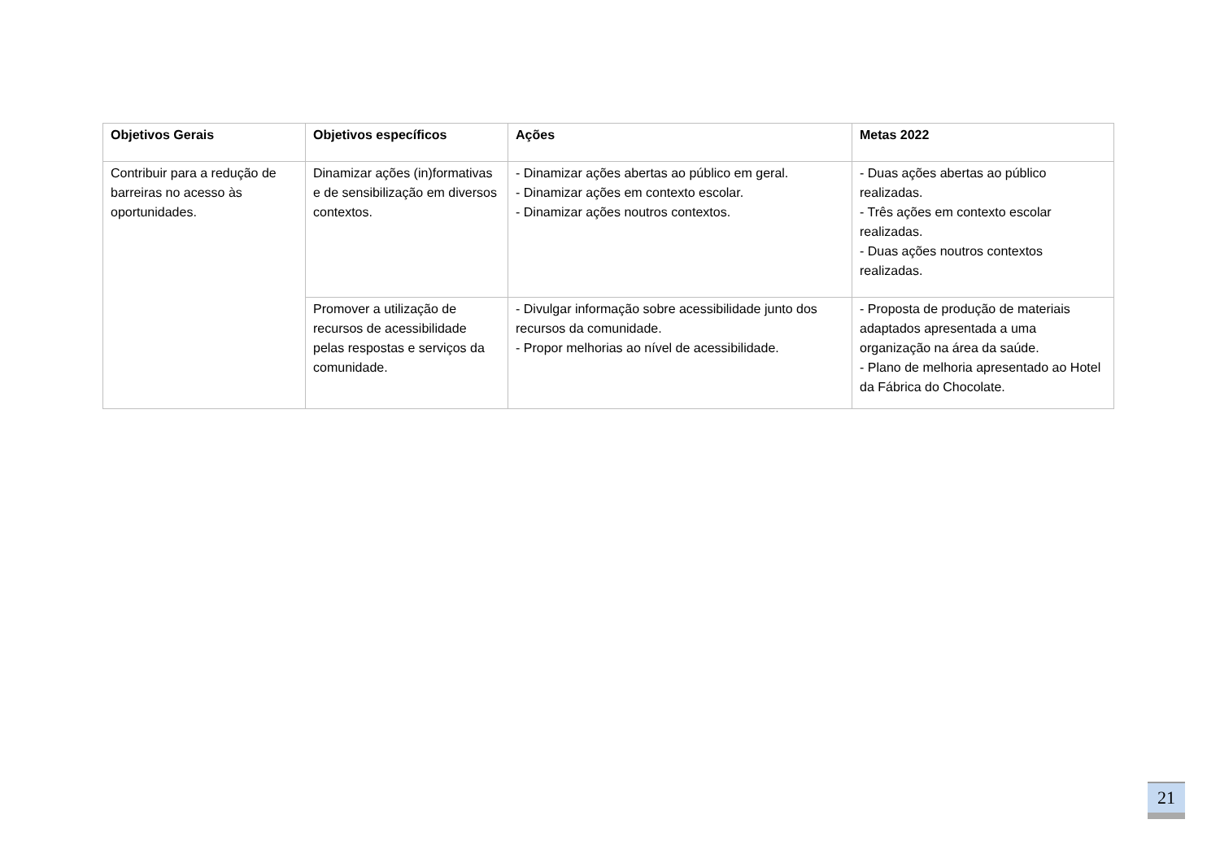| Objetivos Gerais | Objetivos específicos | Ações | Metas 2022 |
| --- | --- | --- | --- |
| Contribuir para a redução de barreiras no acesso às oportunidades. | Dinamizar ações (in)formativas e de sensibilização em diversos contextos. | - Dinamizar ações abertas ao público em geral. - Dinamizar ações em contexto escolar. - Dinamizar ações noutros contextos. | - Duas ações abertas ao público realizadas. - Três ações em contexto escolar realizadas. - Duas ações noutros contextos realizadas. |
| | Promover a utilização de recursos de acessibilidade pelas respostas e serviços da comunidade. | - Divulgar informação sobre acessibilidade junto dos recursos da comunidade. - Propor melhorias ao nível de acessibilidade. | - Proposta de produção de materiais adaptados apresentada a uma organização na área da saúde. - Plano de melhoria apresentado ao Hotel da Fábrica do Chocolate. |
21